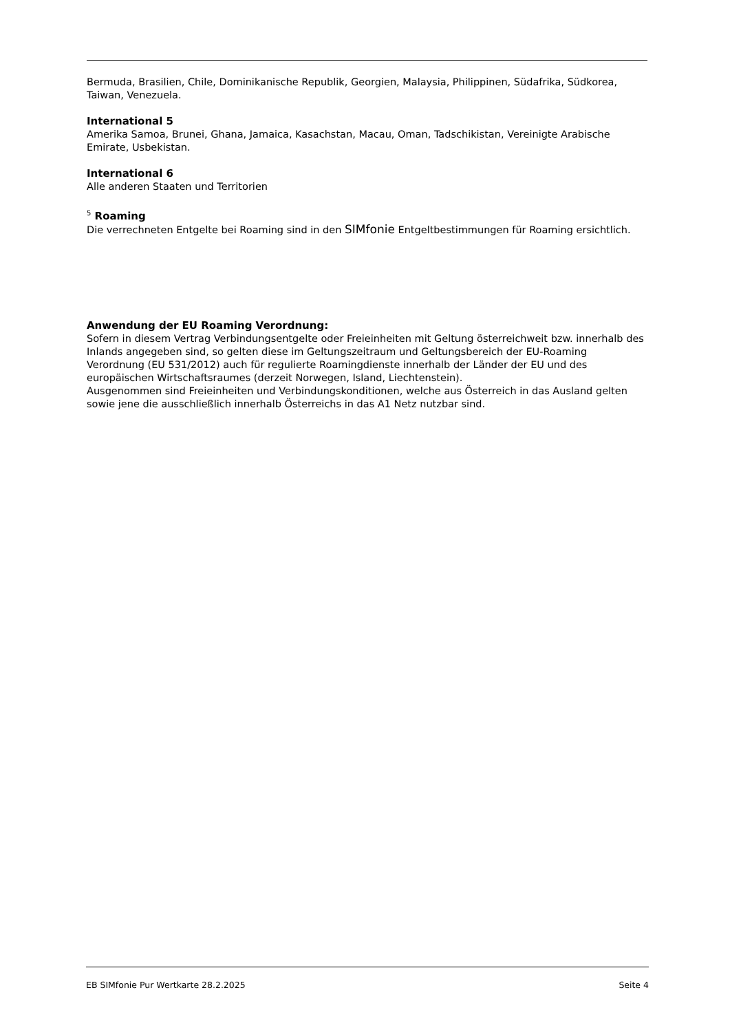Bermuda, Brasilien, Chile, Dominikanische Republik, Georgien, Malaysia, Philippinen, Südafrika, Südkorea, Taiwan, Venezuela.
International 5
Amerika Samoa, Brunei, Ghana, Jamaica, Kasachstan, Macau, Oman, Tadschikistan, Vereinigte Arabische Emirate, Usbekistan.
International 6
Alle anderen Staaten und Territorien
<sup>5</sup> Roaming
Die verrechneten Entgelte bei Roaming sind in den SIMfonie Entgeltbestimmungen für Roaming ersichtlich.
Anwendung der EU Roaming Verordnung:
Sofern in diesem Vertrag Verbindungsentgelte oder Freieinheiten mit Geltung österreichweit bzw. innerhalb des Inlands angegeben sind, so gelten diese im Geltungszeitraum und Geltungsbereich der EU-Roaming Verordnung (EU 531/2012) auch für regulierte Roamingdienste innerhalb der Länder der EU und des europäischen Wirtschaftsraumes (derzeit Norwegen, Island, Liechtenstein).
Ausgenommen sind Freieinheiten und Verbindungskonditionen, welche aus Österreich in das Ausland gelten sowie jene die ausschließlich innerhalb Österreichs in das A1 Netz nutzbar sind.
EB SIMfonie Pur Wertkarte 28.2.2025 Seite 4